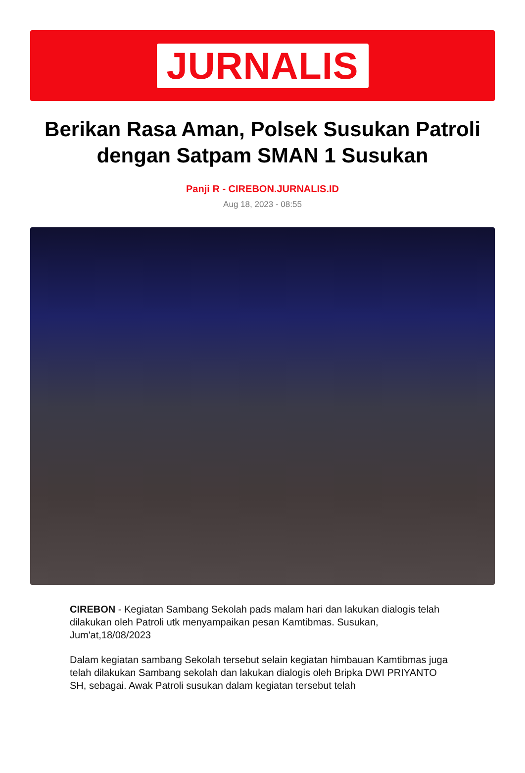JURNALIS
Berikan Rasa Aman, Polsek Susukan Patroli dengan Satpam SMAN 1 Susukan
Panji R - CIREBON.JURNALIS.ID
Aug 18, 2023 - 08:55
CIREBON - Kegiatan Sambang Sekolah pads malam hari dan lakukan dialogis telah dilakukan oleh Patroli utk menyampaikan pesan Kamtibmas. Susukan, Jum'at,18/08/2023
Dalam kegiatan sambang Sekolah tersebut selain kegiatan himbauan Kamtibmas juga telah dilakukan Sambang sekolah dan lakukan dialogis oleh Bripka DWI PRIYANTO SH, sebagai. Awak Patroli susukan dalam kegiatan tersebut telah